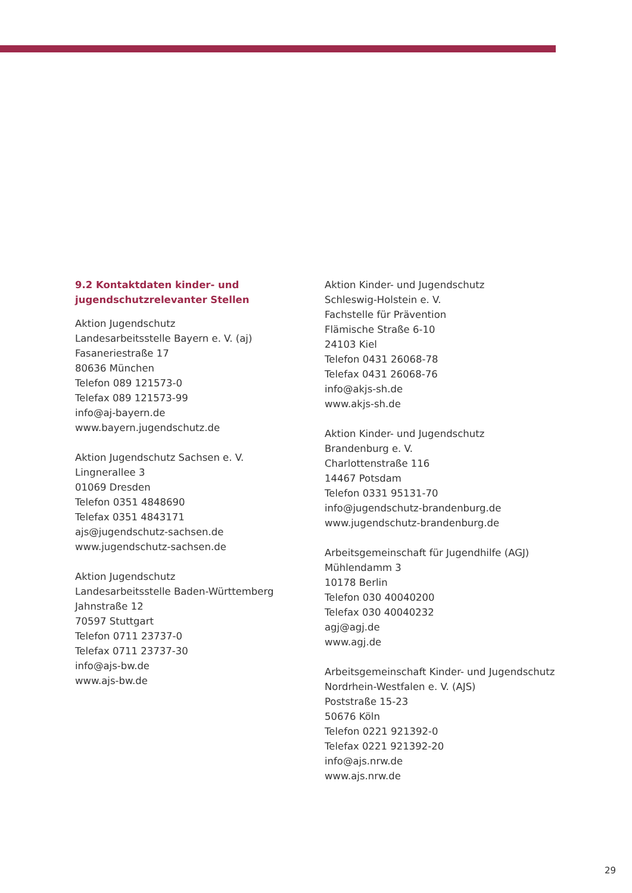9.2 Kontaktdaten kinder- und
jugendschutzrelevanter Stellen
Aktion Jugendschutz
Landesarbeitsstelle Bayern e. V. (aj)
Fasaneriestraße 17
80636 München
Telefon 089 121573-0
Telefax 089 121573-99
info@aj-bayern.de
www.bayern.jugendschutz.de
Aktion Jugendschutz Sachsen e. V.
Lingnerallee 3
01069 Dresden
Telefon 0351 4848690
Telefax 0351 4843171
ajs@jugendschutz-sachsen.de
www.jugendschutz-sachsen.de
Aktion Jugendschutz
Landesarbeitsstelle Baden-Württemberg
Jahnstraße 12
70597 Stuttgart
Telefon 0711 23737-0
Telefax 0711 23737-30
info@ajs-bw.de
www.ajs-bw.de
Aktion Kinder- und Jugendschutz
Schleswig-Holstein e. V.
Fachstelle für Prävention
Flämische Straße 6-10
24103 Kiel
Telefon 0431 26068-78
Telefax 0431 26068-76
info@akjs-sh.de
www.akjs-sh.de
Aktion Kinder- und Jugendschutz
Brandenburg e. V.
Charlottenstraße 116
14467 Potsdam
Telefon 0331 95131-70
info@jugendschutz-brandenburg.de
www.jugendschutz-brandenburg.de
Arbeitsgemeinschaft für Jugendhilfe (AGJ)
Mühlendamm 3
10178 Berlin
Telefon 030 40040200
Telefax 030 40040232
agj@agj.de
www.agj.de
Arbeitsgemeinschaft Kinder- und Jugendschutz
Nordrhein-Westfalen e. V. (AJS)
Poststraße 15-23
50676 Köln
Telefon 0221 921392-0
Telefax 0221 921392-20
info@ajs.nrw.de
www.ajs.nrw.de
29